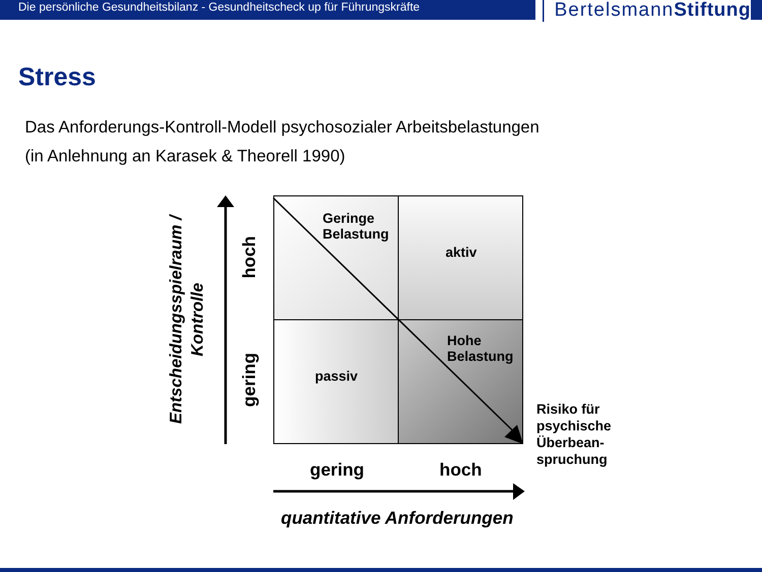Die persönliche Gesundheitsbilanz - Gesundheitscheck up für Führungskräfte
BertelsmannStiftung
Stress
Das Anforderungs-Kontroll-Modell psychosozialer Arbeitsbelastungen
(in Anlehnung an Karasek & Theorell 1990)
Entscheidungsspielraum /
Kontrolle
hoch
gering
Geringe
Belastung
aktiv
passiv
Hohe
Belastung
gering hoch
quantitative Anforderungen
Risiko für
psychische
Überbean-
spruchung